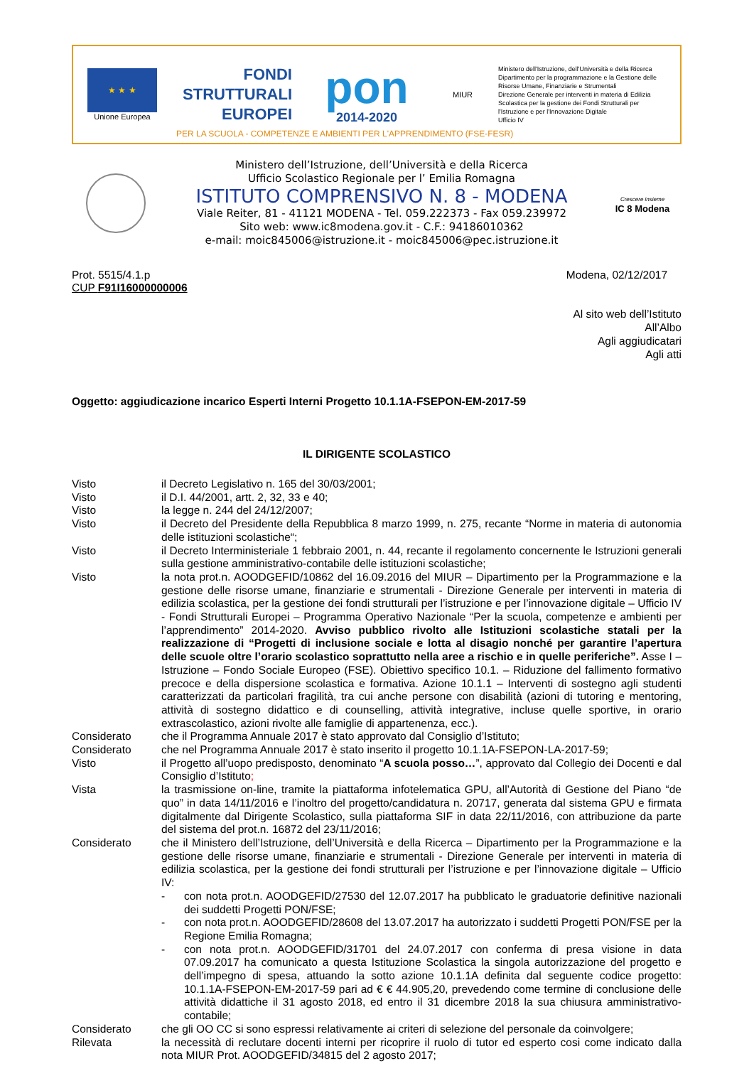★ ★ ★
Unione Europea
FONDI
STRUTTURALI
EUROPEI
pon
2014-2020
MIUR
Ministero dell'Istruzione, dell'Università e della Ricerca
Dipartimento per la programmazione e la Gestione delle
Risorse Umane, Finanziarie e Strumentali
Direzione Generale per interventi in materia di Edilizia
Scolastica per la gestione dei Fondi Strutturali per
l'Istruzione e per l'Innovazione Digitale
Ufficio IV
PER LA SCUOLA - COMPETENZE E AMBIENTI PER L'APPRENDIMENTO (FSE-FESR)
Ministero dell’Istruzione, dell’Università e della Ricerca
Ufficio Scolastico Regionale per l’ Emilia Romagna
ISTITUTO COMPRENSIVO N. 8 - MODENA
Viale Reiter, 81 - 41121 MODENA - Tel. 059.222373 - Fax 059.239972
Sito web: www.ic8modena.gov.it - C.F.: 94186010362
e-mail: moic845006@istruzione.it - moic845006@pec.istruzione.it
Crescere insieme
IC 8 Modena
Prot. 5515/4.1.p
CUP F91I16000000006
Modena, 02/12/2017
Al sito web dell’Istituto
All’Albo
Agli aggiudicatari
Agli atti
Oggetto: aggiudicazione incarico Esperti Interni Progetto 10.1.1A-FSEPON-EM-2017-59
IL DIRIGENTE SCOLASTICO
Visto il Decreto Legislativo n. 165 del 30/03/2001;
Visto il D.I. 44/2001, artt. 2, 32, 33 e 40;
Visto la legge n. 244 del 24/12/2007;
Visto il Decreto del Presidente della Repubblica 8 marzo 1999, n. 275, recante “Norme in materia di autonomia delle istituzioni scolastiche“;
Visto il Decreto Interministeriale 1 febbraio 2001, n. 44, recante il regolamento concernente le Istruzioni generali sulla gestione amministrativo-contabile delle istituzioni scolastiche;
Visto la nota prot.n. AOODGEFID/10862 del 16.09.2016 del MIUR – Dipartimento per la Programmazione e la gestione delle risorse umane, finanziarie e strumentali - Direzione Generale per interventi in materia di edilizia scolastica, per la gestione dei fondi strutturali per l’istruzione e per l’innovazione digitale – Ufficio IV - Fondi Strutturali Europei – Programma Operativo Nazionale “Per la scuola, competenze e ambienti per l’apprendimento” 2014-2020. Avviso pubblico rivolto alle Istituzioni scolastiche statali per la realizzazione di “Progetti di inclusione sociale e lotta al disagio nonché per garantire l’apertura delle scuole oltre l’orario scolastico soprattutto nella aree a rischio e in quelle periferiche”. Asse I – Istruzione – Fondo Sociale Europeo (FSE). Obiettivo specifico 10.1. – Riduzione del fallimento formativo precoce e della dispersione scolastica e formativa. Azione 10.1.1 – Interventi di sostegno agli studenti caratterizzati da particolari fragilità, tra cui anche persone con disabilità (azioni di tutoring e mentoring, attività di sostegno didattico e di counselling, attività integrative, incluse quelle sportive, in orario extrascolastico, azioni rivolte alle famiglie di appartenenza, ecc.).
Considerato che il Programma Annuale 2017 è stato approvato dal Consiglio d’Istituto;
Considerato che nel Programma Annuale 2017 è stato inserito il progetto 10.1.1A-FSEPON-LA-2017-59;
Visto il Progetto all’uopo predisposto, denominato “A scuola posso…”, approvato dal Collegio dei Docenti e dal Consiglio d’Istituto;
Vista la trasmissione on-line, tramite la piattaforma infotelematica GPU, all’Autorità di Gestione del Piano “de quo” in data 14/11/2016 e l’inoltro del progetto/candidatura n. 20717, generata dal sistema GPU e firmata digitalmente dal Dirigente Scolastico, sulla piattaforma SIF in data 22/11/2016, con attribuzione da parte del sistema del prot.n. 16872 del 23/11/2016;
Considerato che il Ministero dell’Istruzione, dell’Università e della Ricerca – Dipartimento per la Programmazione e la gestione delle risorse umane, finanziarie e strumentali - Direzione Generale per interventi in materia di edilizia scolastica, per la gestione dei fondi strutturali per l’istruzione e per l’innovazione digitale – Ufficio IV:
- con nota prot.n. AOODGEFID/27530 del 12.07.2017 ha pubblicato le graduatorie definitive nazionali dei suddetti Progetti PON/FSE;
- con nota prot.n. AOODGEFID/28608 del 13.07.2017 ha autorizzato i suddetti Progetti PON/FSE per la Regione Emilia Romagna;
- con nota prot.n. AOODGEFID/31701 del 24.07.2017 con conferma di presa visione in data 07.09.2017 ha comunicato a questa Istituzione Scolastica la singola autorizzazione del progetto e dell’impegno di spesa, attuando la sotto azione 10.1.1A definita dal seguente codice progetto: 10.1.1A-FSEPON-EM-2017-59 pari ad € € 44.905,20, prevedendo come termine di conclusione delle attività didattiche il 31 agosto 2018, ed entro il 31 dicembre 2018 la sua chiusura amministrativo-contabile;
Considerato che gli OO CC si sono espressi relativamente ai criteri di selezione del personale da coinvolgere;
Rilevata la necessità di reclutare docenti interni per ricoprire il ruolo di tutor ed esperto cosi come indicato dalla nota MIUR Prot. AOODGEFID/34815 del 2 agosto 2017;